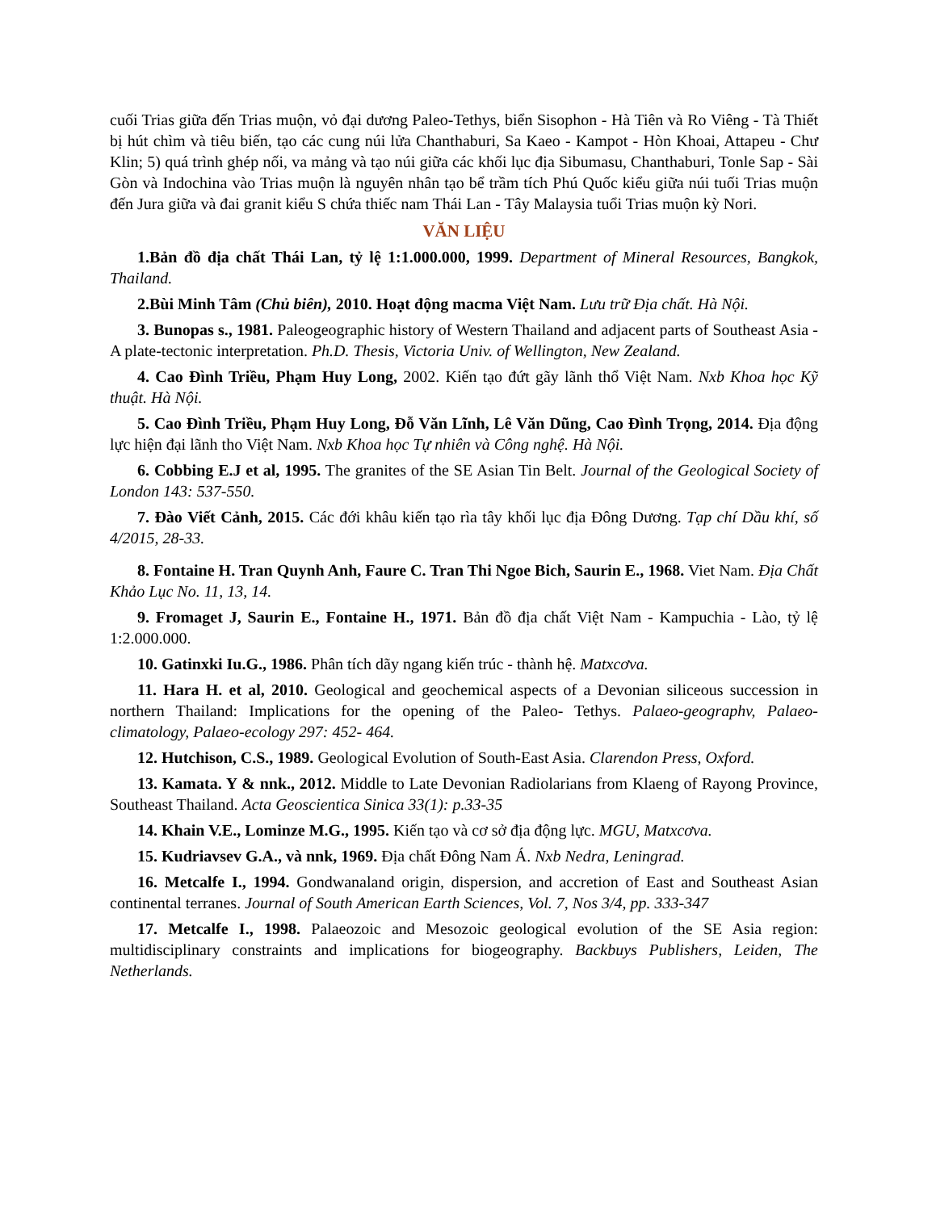cuối Trias giữa đến Trias muộn, vỏ đại dương Paleo-Tethys, biển Sisophon - Hà Tiên và Ro Viêng - Tà Thiết bị hút chìm và tiêu biến, tạo các cung núi lửa Chanthaburi, Sa Kaeo - Kampot - Hòn Khoai, Attapeu - Chư Klin; 5) quá trình ghép nối, va mảng và tạo núi giữa các khối lục địa Sibumasu, Chanthaburi, Tonle Sap - Sài Gòn và Indochina vào Trias muộn là nguyên nhân tạo bể trầm tích Phú Quốc kiểu giữa núi tuối Trias muộn đến Jura giữa và đai granit kiểu S chứa thiếc nam Thái Lan - Tây Malaysia tuổi Trias muộn kỳ Nori.
VĂN LIỆU
1.Bản đồ địa chất Thái Lan, tỷ lệ 1:1.000.000, 1999. Department of Mineral Resources, Bangkok, Thailand.
2.Bùi Minh Tâm (Chủ biên), 2010. Hoạt động macma Việt Nam. Lưu trữ Địa chất. Hà Nội.
3. Bunopas s., 1981. Paleogeographic history of Western Thailand and adjacent parts of Southeast Asia - A plate-tectonic interpretation. Ph.D. Thesis, Victoria Univ. of Wellington, New Zealand.
4. Cao Đình Triều, Phạm Huy Long, 2002. Kiến tạo đứt gãy lãnh thổ Việt Nam. Nxb Khoa học Kỹ thuật. Hà Nội.
5. Cao Đình Triều, Phạm Huy Long, Đỗ Văn Lĩnh, Lê Văn Dũng, Cao Đình Trọng, 2014. Địa động lực hiện đại lãnh tho Việt Nam. Nxb Khoa học Tự nhiên và Công nghệ. Hà Nội.
6. Cobbing E.J et al, 1995. The granites of the SE Asian Tin Belt. Journal of the Geological Society of London 143: 537-550.
7. Đào Viết Cảnh, 2015. Các đới khâu kiến tạo rìa tây khối lục địa Đông Dương. Tạp chí Dầu khí, số 4/2015, 28-33.
8. Fontaine H. Tran Quynh Anh, Faure C. Tran Thi Ngoe Bich, Saurin E., 1968. Viet Nam. Địa Chất Khảo Lục No. 11, 13, 14.
9. Fromaget J, Saurin E., Fontaine H., 1971. Bản đồ địa chất Việt Nam - Kampuchia - Lào, tỷ lệ 1:2.000.000.
10. Gatinxki Iu.G., 1986. Phân tích dãy ngang kiến trúc - thành hệ. Matxcơva.
11. Hara H. et al, 2010. Geological and geochemical aspects of a Devonian siliceous succession in northern Thailand: Implications for the opening of the Paleo- Tethys. Palaeo-geographv, Palaeo- climatology, Palaeo-ecology 297: 452- 464.
12. Hutchison, C.S., 1989. Geological Evolution of South-East Asia. Clarendon Press, Oxford.
13. Kamata. Y & nnk., 2012. Middle to Late Devonian Radiolarians from Klaeng of Rayong Province, Southeast Thailand. Acta Geoscientica Sinica 33(1): p.33-35
14. Khain V.E., Lominze M.G., 1995. Kiến tạo và cơ sở địa động lực. MGU, Matxcơva.
15. Kudriavsev G.A., và nnk, 1969. Địa chất Đông Nam Á. Nxb Nedra, Leningrad.
16. Metcalfe I., 1994. Gondwanaland origin, dispersion, and accretion of East and Southeast Asian continental terranes. Journal of South American Earth Sciences, Vol. 7, Nos 3/4, pp. 333-347
17. Metcalfe I., 1998. Palaeozoic and Mesozoic geological evolution of the SE Asia region: multidisciplinary constraints and implications for biogeography. Backbuys Publishers, Leiden, The Netherlands.